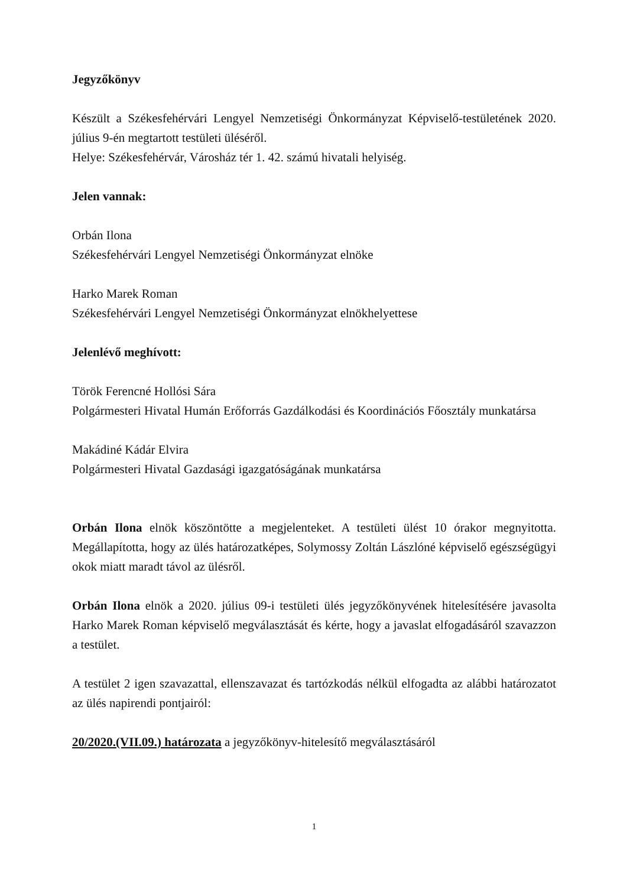Jegyzőkönyv
Készült a Székesfehérvári Lengyel Nemzetiségi Önkormányzat Képviselő-testületének 2020. július 9-én megtartott testületi üléséről.
Helye: Székesfehérvár, Városház tér 1. 42. számú hivatali helyiség.
Jelen vannak:
Orbán Ilona
Székesfehérvári Lengyel Nemzetiségi Önkormányzat elnöke
Harko Marek Roman
Székesfehérvári Lengyel Nemzetiségi Önkormányzat elnökhelyettese
Jelenlévő meghívott:
Török Ferencné Hollósi Sára
Polgármesteri Hivatal Humán Erőforrás Gazdálkodási és Koordinációs Főosztály munkatársa
Makádiné Kádár Elvira
Polgármesteri Hivatal Gazdasági igazgatóságának munkatársa
Orbán Ilona elnök köszöntötte a megjelenteket. A testületi ülést 10 órakor megnyitotta. Megállapította, hogy az ülés határozatképes, Solymossy Zoltán Lászlóné képviselő egészségügyi okok miatt maradt távol az ülésről.
Orbán Ilona elnök a 2020. július 09-i testületi ülés jegyzőkönyvének hitelesítésére javasolta Harko Marek Roman képviselő megválasztását és kérte, hogy a javaslat elfogadásáról szavazzon a testület.
A testület 2 igen szavazattal, ellenszavazat és tartózkodás nélkül elfogadta az alábbi határozatot az ülés napirendi pontjairól:
20/2020.(VII.09.) határozata a jegyzőkönyv-hitelesítő megválasztásáról
1